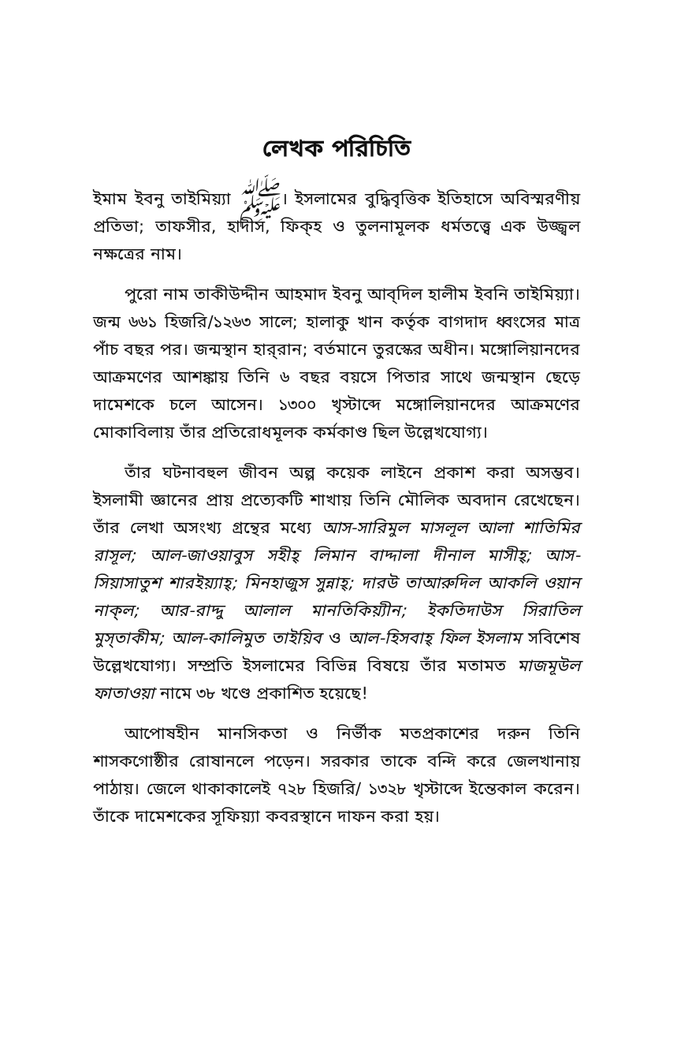লেখক পরিচিতি
ইমাম ইবনু তাইমিয়্যা ﷺ। ইসলামের বুদ্ধিবৃত্তিক ইতিহাসে অবিস্মরণীয় প্রতিভা; তাফসীর, হাদীস, ফিক্‌হ ও তুলনামূলক ধর্মতত্ত্বে এক উজ্জ্বল নক্ষত্রের নাম।
পুরো নাম তাকীউদ্দীন আহমাদ ইবনু আব্‌দিল হালীম ইবনি তাইমিয়্যা। জন্ম ৬৬১ হিজরি/১২৬৩ সালে; হালাকু খান কর্তৃক বাগদাদ ধ্বংসের মাত্র পাঁচ বছর পর। জন্মস্থান হার্‌রান; বর্তমানে তুরস্কের অধীন। মঙ্গোলিয়ানদের আক্রমণের আশঙ্কায় তিনি ৬ বছর বয়সে পিতার সাথে জন্মস্থান ছেড়ে দামেশকে চলে আসেন। ১৩০০ খৃস্টাব্দে মঙ্গোলিয়ানদের আক্রমণের মোকাবিলায় তাঁর প্রতিরোধমূলক কর্মকাণ্ড ছিল উল্লেখযোগ্য।
তাঁর ঘটনাবহুল জীবন অল্প কয়েক লাইনে প্রকাশ করা অসম্ভব। ইসলামী জ্ঞানের প্রায় প্রত্যেকটি শাখায় তিনি মৌলিক অবদান রেখেছেন। তাঁর লেখা অসংখ্য গ্রন্থের মধ্যে আস-সারিমুল মাসলূল আলা শাতিমির রাসূল; আল-জাওয়াবুস সহীহ্‌ লিমান বাদ্দালা দীনাল মাসীহ্‌; আস-সিয়াসাতুশ শারইয়্যাহ্‌; মিনহাজুস সুন্নাহ্‌; দারউ তাআরুদিল আকলি ওয়ান নাক্‌ল; আর-রাদ্দু আলাল মানতিকিয়্যীন; ইকতিদাউস সিরাতিল মুস্‌তাকীম; আল-কালিমুত তাইয়িব ও আল-হিসবাহ্‌ ফিল ইসলাম সবিশেষ উল্লেখযোগ্য। সম্প্রতি ইসলামের বিভিন্ন বিষয়ে তাঁর মতামত মাজমূউল ফাতাওয়া নামে ৩৮ খণ্ডে প্রকাশিত হয়েছে!
আপোষহীন মানসিকতা ও নির্ভীক মতপ্রকাশের দরুন তিনি শাসকগোষ্ঠীর রোষানলে পড়েন। সরকার তাকে বন্দি করে জেলখানায় পাঠায়। জেলে থাকাকালেই ৭২৮ হিজরি/ ১৩২৮ খৃস্টাব্দে ইন্তেকাল করেন। তাঁকে দামেশকের সূফিয়্যা কবরস্থানে দাফন করা হয়।